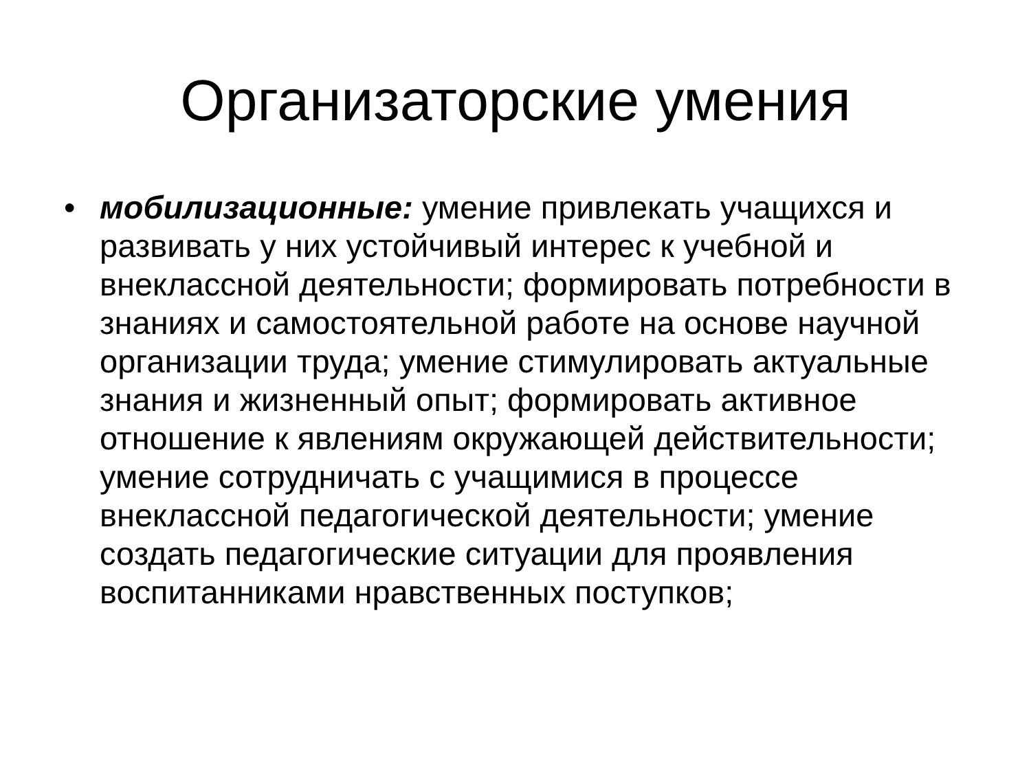Организаторские умения
• мобилизационные: умение привлекать учащихся и развивать у них устойчивый интерес к учебной и внеклассной деятельности; формировать потребности в знаниях и самостоятельной работе на основе научной организации труда; умение стимулировать актуальные знания и жизненный опыт; формировать активное отношение к явлениям окружающей действительности; умение сотрудничать с учащимися в процессе внеклассной педагогической деятельности; умение создать педагогические ситуации для проявления воспитанниками нравственных поступков;